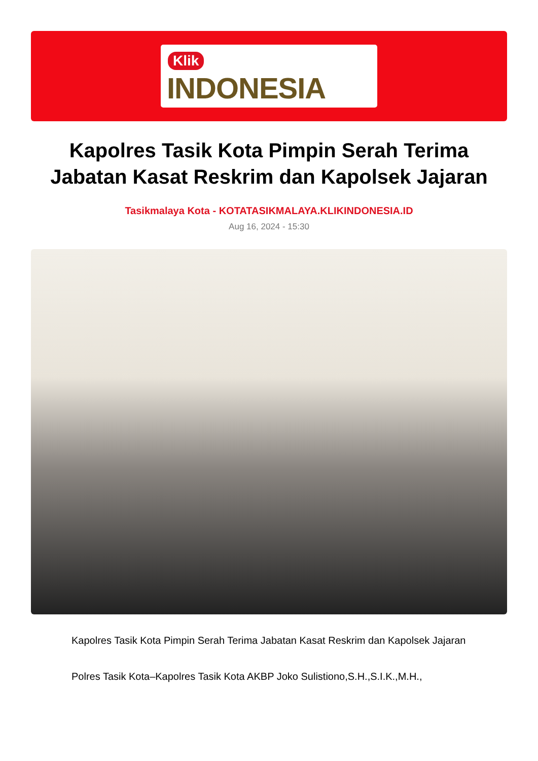Klik
INDONESIA
Kapolres Tasik Kota Pimpin Serah Terima Jabatan Kasat Reskrim dan Kapolsek Jajaran
Tasikmalaya Kota - KOTATASIKMALAYA.KLIKINDONESIA.ID
Aug 16, 2024 - 15:30
Kapolres Tasik Kota Pimpin Serah Terima Jabatan Kasat Reskrim dan Kapolsek Jajaran
Polres Tasik Kota–Kapolres Tasik Kota AKBP Joko Sulistiono,S.H.,S.I.K.,M.H.,